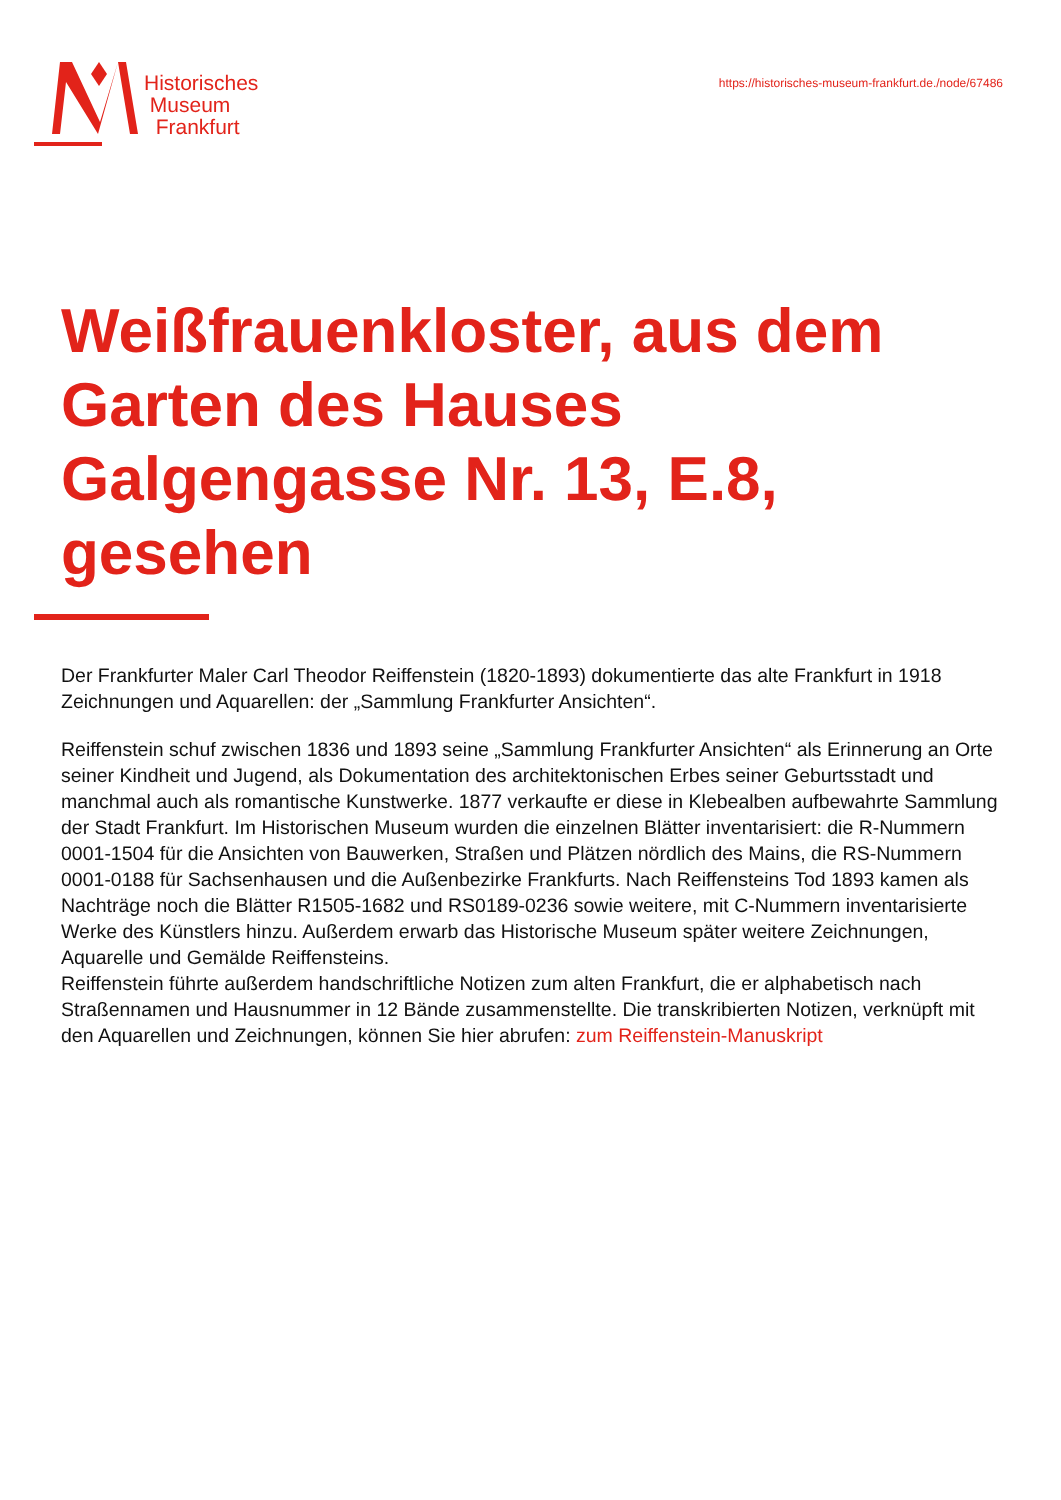Historisches
Museum
Frankfurt
https://historisches-museum-frankfurt.de./node/67486
Weißfrauenkloster, aus dem Garten des Hauses Galgengasse Nr. 13, E.8, gesehen
Der Frankfurter Maler Carl Theodor Reiffenstein (1820-1893) dokumentierte das alte Frankfurt in 1918 Zeichnungen und Aquarellen: der „Sammlung Frankfurter Ansichten“.
Reiffenstein schuf zwischen 1836 und 1893 seine „Sammlung Frankfurter Ansichten“ als Erinnerung an Orte seiner Kindheit und Jugend, als Dokumentation des architektonischen Erbes seiner Geburtsstadt und manchmal auch als romantische Kunstwerke. 1877 verkaufte er diese in Klebealben aufbewahrte Sammlung der Stadt Frankfurt. Im Historischen Museum wurden die einzelnen Blätter inventarisiert: die R-Nummern 0001-1504 für die Ansichten von Bauwerken, Straßen und Plätzen nördlich des Mains, die RS-Nummern 0001-0188 für Sachsenhausen und die Außenbezirke Frankfurts. Nach Reiffensteins Tod 1893 kamen als Nachträge noch die Blätter R1505-1682 und RS0189-0236 sowie weitere, mit C-Nummern inventarisierte Werke des Künstlers hinzu. Außerdem erwarb das Historische Museum später weitere Zeichnungen, Aquarelle und Gemälde Reiffensteins.
Reiffenstein führte außerdem handschriftliche Notizen zum alten Frankfurt, die er alphabetisch nach Straßennamen und Hausnummer in 12 Bände zusammenstellte. Die transkribierten Notizen, verknüpft mit den Aquarellen und Zeichnungen, können Sie hier abrufen: zum Reiffenstein-Manuskript